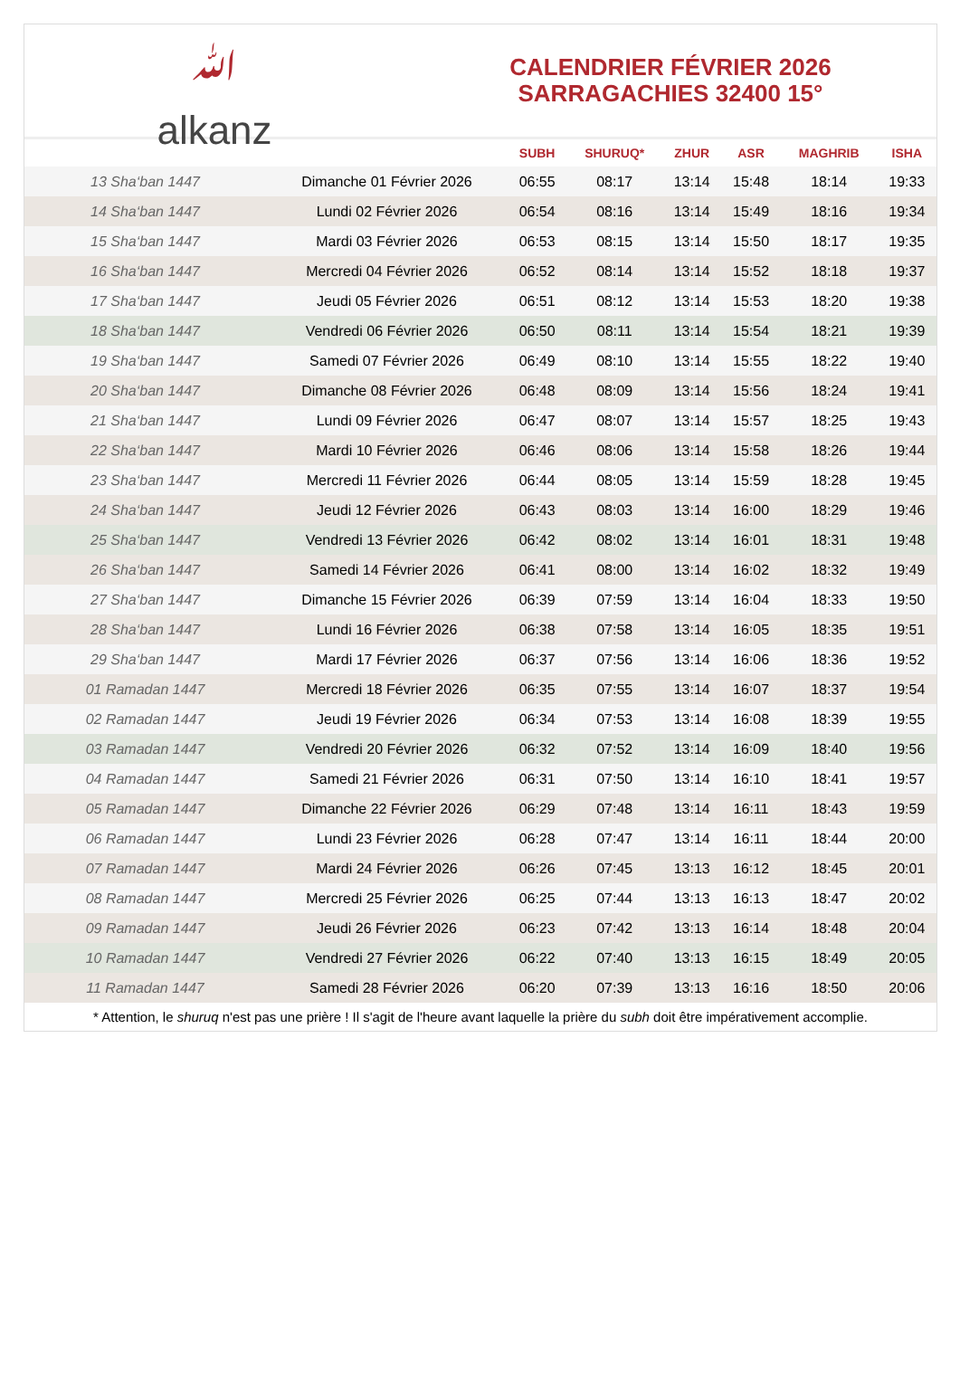ﷲ
alkanz
CALENDRIER FÉVRIER 2026
SARRAGACHIES 32400 15°
| | | SUBH | SHURUQ* | ZHUR | ASR | MAGHRIB | ISHA |
| --- | --- | --- | --- | --- | --- | --- | --- |
| 13 Sha‘ban 1447 | Dimanche 01 Février 2026 | 06:55 | 08:17 | 13:14 | 15:48 | 18:14 | 19:33 |
| 14 Sha‘ban 1447 | Lundi 02 Février 2026 | 06:54 | 08:16 | 13:14 | 15:49 | 18:16 | 19:34 |
| 15 Sha‘ban 1447 | Mardi 03 Février 2026 | 06:53 | 08:15 | 13:14 | 15:50 | 18:17 | 19:35 |
| 16 Sha‘ban 1447 | Mercredi 04 Février 2026 | 06:52 | 08:14 | 13:14 | 15:52 | 18:18 | 19:37 |
| 17 Sha‘ban 1447 | Jeudi 05 Février 2026 | 06:51 | 08:12 | 13:14 | 15:53 | 18:20 | 19:38 |
| 18 Sha‘ban 1447 | Vendredi 06 Février 2026 | 06:50 | 08:11 | 13:14 | 15:54 | 18:21 | 19:39 |
| 19 Sha‘ban 1447 | Samedi 07 Février 2026 | 06:49 | 08:10 | 13:14 | 15:55 | 18:22 | 19:40 |
| 20 Sha‘ban 1447 | Dimanche 08 Février 2026 | 06:48 | 08:09 | 13:14 | 15:56 | 18:24 | 19:41 |
| 21 Sha‘ban 1447 | Lundi 09 Février 2026 | 06:47 | 08:07 | 13:14 | 15:57 | 18:25 | 19:43 |
| 22 Sha‘ban 1447 | Mardi 10 Février 2026 | 06:46 | 08:06 | 13:14 | 15:58 | 18:26 | 19:44 |
| 23 Sha‘ban 1447 | Mercredi 11 Février 2026 | 06:44 | 08:05 | 13:14 | 15:59 | 18:28 | 19:45 |
| 24 Sha‘ban 1447 | Jeudi 12 Février 2026 | 06:43 | 08:03 | 13:14 | 16:00 | 18:29 | 19:46 |
| 25 Sha‘ban 1447 | Vendredi 13 Février 2026 | 06:42 | 08:02 | 13:14 | 16:01 | 18:31 | 19:48 |
| 26 Sha‘ban 1447 | Samedi 14 Février 2026 | 06:41 | 08:00 | 13:14 | 16:02 | 18:32 | 19:49 |
| 27 Sha‘ban 1447 | Dimanche 15 Février 2026 | 06:39 | 07:59 | 13:14 | 16:04 | 18:33 | 19:50 |
| 28 Sha‘ban 1447 | Lundi 16 Février 2026 | 06:38 | 07:58 | 13:14 | 16:05 | 18:35 | 19:51 |
| 29 Sha‘ban 1447 | Mardi 17 Février 2026 | 06:37 | 07:56 | 13:14 | 16:06 | 18:36 | 19:52 |
| 01 Ramadan 1447 | Mercredi 18 Février 2026 | 06:35 | 07:55 | 13:14 | 16:07 | 18:37 | 19:54 |
| 02 Ramadan 1447 | Jeudi 19 Février 2026 | 06:34 | 07:53 | 13:14 | 16:08 | 18:39 | 19:55 |
| 03 Ramadan 1447 | Vendredi 20 Février 2026 | 06:32 | 07:52 | 13:14 | 16:09 | 18:40 | 19:56 |
| 04 Ramadan 1447 | Samedi 21 Février 2026 | 06:31 | 07:50 | 13:14 | 16:10 | 18:41 | 19:57 |
| 05 Ramadan 1447 | Dimanche 22 Février 2026 | 06:29 | 07:48 | 13:14 | 16:11 | 18:43 | 19:59 |
| 06 Ramadan 1447 | Lundi 23 Février 2026 | 06:28 | 07:47 | 13:14 | 16:11 | 18:44 | 20:00 |
| 07 Ramadan 1447 | Mardi 24 Février 2026 | 06:26 | 07:45 | 13:13 | 16:12 | 18:45 | 20:01 |
| 08 Ramadan 1447 | Mercredi 25 Février 2026 | 06:25 | 07:44 | 13:13 | 16:13 | 18:47 | 20:02 |
| 09 Ramadan 1447 | Jeudi 26 Février 2026 | 06:23 | 07:42 | 13:13 | 16:14 | 18:48 | 20:04 |
| 10 Ramadan 1447 | Vendredi 27 Février 2026 | 06:22 | 07:40 | 13:13 | 16:15 | 18:49 | 20:05 |
| 11 Ramadan 1447 | Samedi 28 Février 2026 | 06:20 | 07:39 | 13:13 | 16:16 | 18:50 | 20:06 |
* Attention, le shuruq n'est pas une prière ! Il s'agit de l'heure avant laquelle la prière du subh doit être impérativement accomplie.